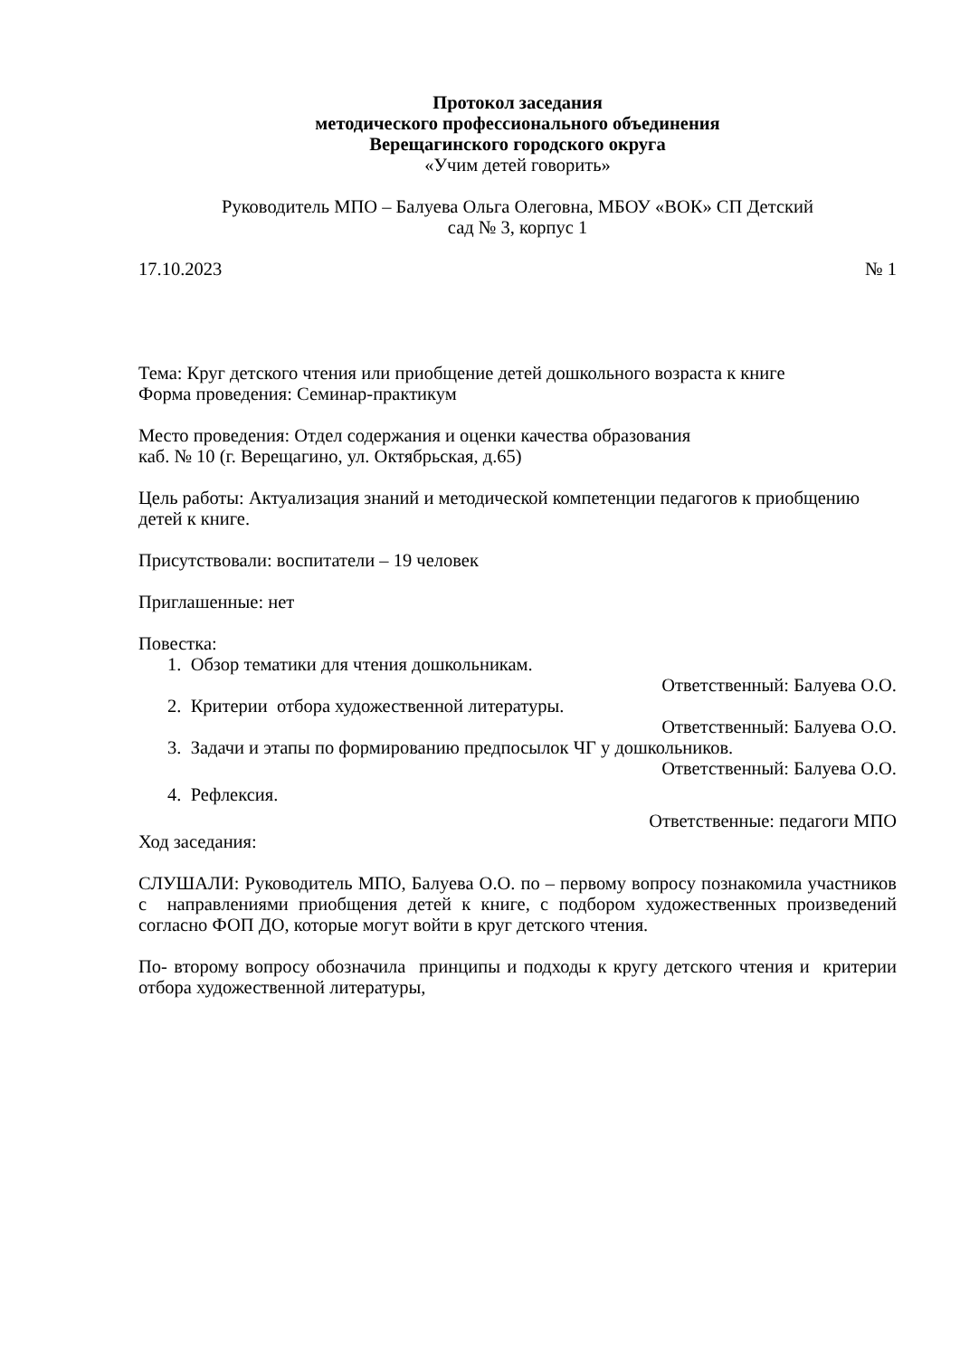Протокол заседания
методического профессионального объединения
Верещагинского городского округа
«Учим детей говорить»
Руководитель МПО – Балуева Ольга Олеговна, МБОУ «ВОК» СП Детский
сад № 3, корпус 1
17.10.2023 № 1
Тема: Круг детского чтения или приобщение детей дошкольного возраста к книге
Форма проведения: Семинар-практикум
Место проведения: Отдел содержания и оценки качества образования
каб. № 10 (г. Верещагино, ул. Октябрьская, д.65)
Цель работы: Актуализация знаний и методической компетенции педагогов к приобщению детей к книге.
Присутствовали: воспитатели – 19 человек
Приглашенные: нет
Повестка:
1. Обзор тематики для чтения дошкольникам.
Ответственный: Балуева О.О.
2. Критерии отбора художественной литературы.
Ответственный: Балуева О.О.
3. Задачи и этапы по формированию предпосылок ЧГ у дошкольников.
Ответственный: Балуева О.О.
4. Рефлексия.
Ответственные: педагоги МПО
Ход заседания:
СЛУШАЛИ: Руководитель МПО, Балуева О.О. по – первому вопросу познакомила участников с направлениями приобщения детей к книге, с подбором художественных произведений согласно ФОП ДО, которые могут войти в круг детского чтения.
По- второму вопросу обозначила принципы и подходы к кругу детского чтения и критерии отбора художественной литературы,